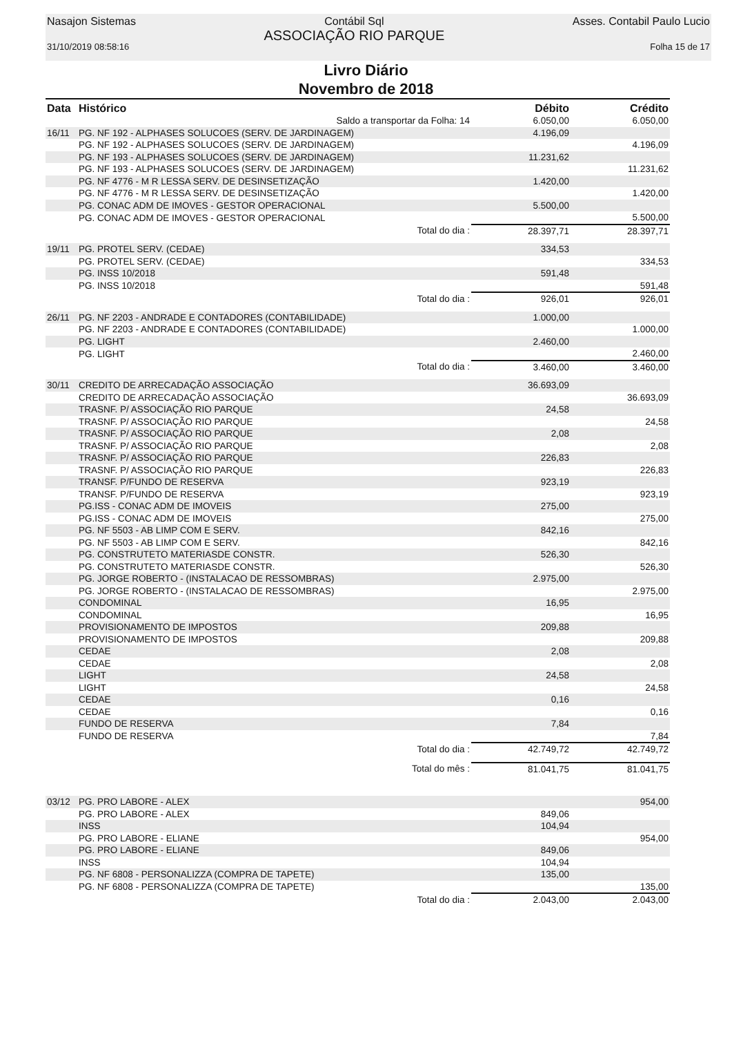Nasajon Sistemas
31/10/2019 08:58:16
Contábil Sql
ASSOCIAÇÃO RIO PARQUE
Asses. Contabil Paulo Lucio
Folha 15 de 17
Livro Diário
Novembro de 2018
| Data | Histórico | | Débito | Crédito |
| --- | --- | --- | --- | --- |
| | | Saldo a transportar da Folha: 14 | 6.050,00 | 6.050,00 |
| 16/11 | PG. NF 192 - ALPHASES SOLUCOES (SERV. DE JARDINAGEM) | | 4.196,09 | |
| | PG. NF 192 - ALPHASES SOLUCOES (SERV. DE JARDINAGEM) | | | 4.196,09 |
| | PG. NF 193 - ALPHASES SOLUCOES (SERV. DE JARDINAGEM) | | 11.231,62 | |
| | PG. NF 193 - ALPHASES SOLUCOES (SERV. DE JARDINAGEM) | | | 11.231,62 |
| | PG. NF 4776 - M R LESSA SERV. DE DESINSETIZAÇÃO | | 1.420,00 | |
| | PG. NF 4776 - M R LESSA SERV. DE DESINSETIZAÇÃO | | | 1.420,00 |
| | PG. CONAC ADM DE IMOVES - GESTOR OPERACIONAL | | 5.500,00 | |
| | PG. CONAC ADM DE IMOVES - GESTOR OPERACIONAL | | | 5.500,00 |
| | | Total do dia : | 28.397,71 | 28.397,71 |
| 19/11 | PG. PROTEL SERV. (CEDAE) | | 334,53 | |
| | PG. PROTEL SERV. (CEDAE) | | | 334,53 |
| | PG. INSS 10/2018 | | 591,48 | |
| | PG. INSS 10/2018 | | | 591,48 |
| | | Total do dia : | 926,01 | 926,01 |
| 26/11 | PG. NF 2203 - ANDRADE E CONTADORES (CONTABILIDADE) | | 1.000,00 | |
| | PG. NF 2203 - ANDRADE E CONTADORES (CONTABILIDADE) | | | 1.000,00 |
| | PG. LIGHT | | 2.460,00 | |
| | PG. LIGHT | | | 2.460,00 |
| | | Total do dia : | 3.460,00 | 3.460,00 |
| 30/11 | CREDITO DE ARRECADAÇÃO ASSOCIAÇÃO | | 36.693,09 | |
| | CREDITO DE ARRECADAÇÃO ASSOCIAÇÃO | | | 36.693,09 |
| | TRASNF. P/ ASSOCIAÇÃO RIO PARQUE | | 24,58 | |
| | TRASNF. P/ ASSOCIAÇÃO RIO PARQUE | | | 24,58 |
| | TRASNF. P/ ASSOCIAÇÃO RIO PARQUE | | 2,08 | |
| | TRASNF. P/ ASSOCIAÇÃO RIO PARQUE | | | 2,08 |
| | TRASNF. P/ ASSOCIAÇÃO RIO PARQUE | | 226,83 | |
| | TRASNF. P/ ASSOCIAÇÃO RIO PARQUE | | | 226,83 |
| | TRANSF. P/FUNDO DE RESERVA | | 923,19 | |
| | TRANSF. P/FUNDO DE RESERVA | | | 923,19 |
| | PG.ISS - CONAC ADM DE IMOVEIS | | 275,00 | |
| | PG.ISS - CONAC ADM DE IMOVEIS | | | 275,00 |
| | PG. NF 5503 - AB LIMP COM E SERV. | | 842,16 | |
| | PG. NF 5503 - AB LIMP COM E SERV. | | | 842,16 |
| | PG. CONSTRUTETO MATERIASDE CONSTR. | | 526,30 | |
| | PG. CONSTRUTETO MATERIASDE CONSTR. | | | 526,30 |
| | PG. JORGE ROBERTO - (INSTALACAO DE RESSOMBRAS) | | 2.975,00 | |
| | PG. JORGE ROBERTO - (INSTALACAO DE RESSOMBRAS) | | | 2.975,00 |
| | CONDOMINAL | | 16,95 | |
| | CONDOMINAL | | | 16,95 |
| | PROVISIONAMENTO DE IMPOSTOS | | 209,88 | |
| | PROVISIONAMENTO DE IMPOSTOS | | | 209,88 |
| | CEDAE | | 2,08 | |
| | CEDAE | | | 2,08 |
| | LIGHT | | 24,58 | |
| | LIGHT | | | 24,58 |
| | CEDAE | | 0,16 | |
| | CEDAE | | | 0,16 |
| | FUNDO DE RESERVA | | 7,84 | |
| | FUNDO DE RESERVA | | | 7,84 |
| | | Total do dia : | 42.749,72 | 42.749,72 |
| | | Total do mês : | 81.041,75 | 81.041,75 |
| 03/12 | PG. PRO LABORE - ALEX | | | 954,00 |
| | PG. PRO LABORE - ALEX | | 849,06 | |
| | INSS | | 104,94 | |
| | PG. PRO LABORE - ELIANE | | | 954,00 |
| | PG. PRO LABORE - ELIANE | | 849,06 | |
| | INSS | | 104,94 | |
| | PG. NF 6808 - PERSONALIZZA (COMPRA DE TAPETE) | | 135,00 | |
| | PG. NF 6808 - PERSONALIZZA (COMPRA DE TAPETE) | | | 135,00 |
| | | Total do dia : | 2.043,00 | 2.043,00 |